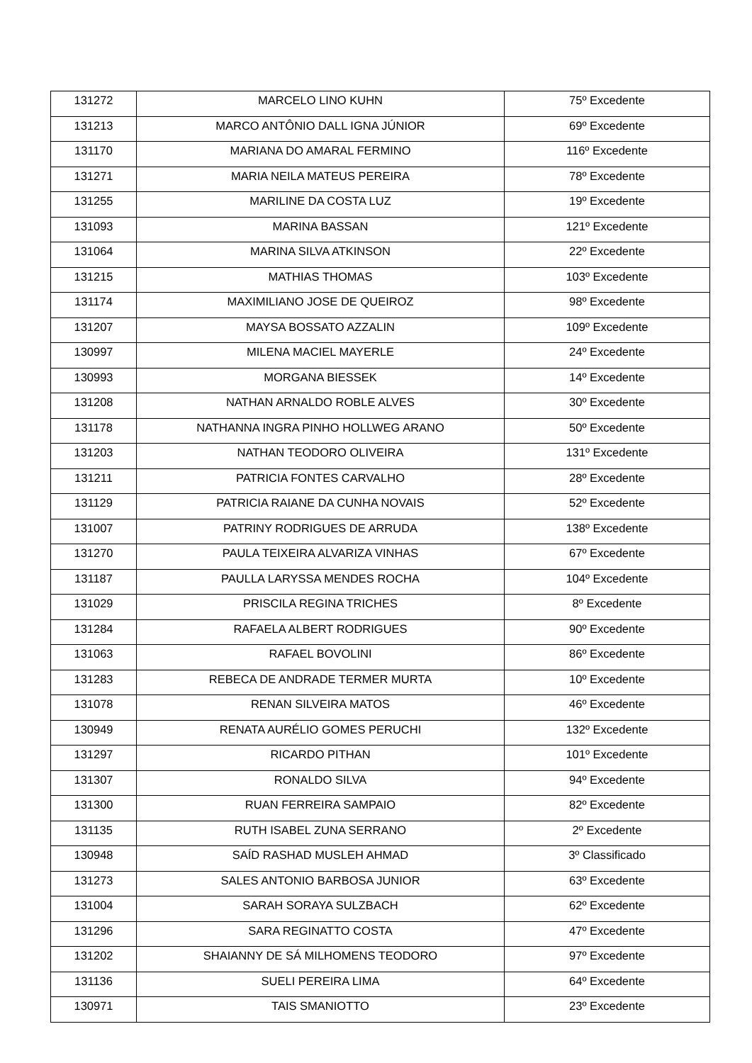| 131272 | MARCELO LINO KUHN | 75º Excedente |
| 131213 | MARCO ANTÔNIO DALL IGNA JÚNIOR | 69º Excedente |
| 131170 | MARIANA DO AMARAL FERMINO | 116º Excedente |
| 131271 | MARIA NEILA MATEUS PEREIRA | 78º Excedente |
| 131255 | MARILINE DA COSTA LUZ | 19º Excedente |
| 131093 | MARINA BASSAN | 121º Excedente |
| 131064 | MARINA SILVA ATKINSON | 22º Excedente |
| 131215 | MATHIAS THOMAS | 103º Excedente |
| 131174 | MAXIMILIANO JOSE DE QUEIROZ | 98º Excedente |
| 131207 | MAYSA BOSSATO AZZALIN | 109º Excedente |
| 130997 | MILENA MACIEL MAYERLE | 24º Excedente |
| 130993 | MORGANA BIESSEK | 14º Excedente |
| 131208 | NATHAN ARNALDO ROBLE ALVES | 30º Excedente |
| 131178 | NATHANNA INGRA PINHO HOLLWEG ARANO | 50º Excedente |
| 131203 | NATHAN TEODORO OLIVEIRA | 131º Excedente |
| 131211 | PATRICIA FONTES CARVALHO | 28º Excedente |
| 131129 | PATRICIA RAIANE DA CUNHA NOVAIS | 52º Excedente |
| 131007 | PATRINY RODRIGUES DE ARRUDA | 138º Excedente |
| 131270 | PAULA TEIXEIRA ALVARIZA VINHAS | 67º Excedente |
| 131187 | PAULLA LARYSSA MENDES ROCHA | 104º Excedente |
| 131029 | PRISCILA REGINA TRICHES | 8º Excedente |
| 131284 | RAFAELA ALBERT RODRIGUES | 90º Excedente |
| 131063 | RAFAEL BOVOLINI | 86º Excedente |
| 131283 | REBECA DE ANDRADE TERMER MURTA | 10º Excedente |
| 131078 | RENAN SILVEIRA MATOS | 46º Excedente |
| 130949 | RENATA AURÉLIO GOMES PERUCHI | 132º Excedente |
| 131297 | RICARDO PITHAN | 101º Excedente |
| 131307 | RONALDO SILVA | 94º Excedente |
| 131300 | RUAN FERREIRA SAMPAIO | 82º Excedente |
| 131135 | RUTH ISABEL ZUNA SERRANO | 2º Excedente |
| 130948 | SAÍD RASHAD MUSLEH AHMAD | 3º Classificado |
| 131273 | SALES ANTONIO BARBOSA JUNIOR | 63º Excedente |
| 131004 | SARAH SORAYA SULZBACH | 62º Excedente |
| 131296 | SARA REGINATTO COSTA | 47º Excedente |
| 131202 | SHAIANNY DE SÁ MILHOMENS TEODORO | 97º Excedente |
| 131136 | SUELI PEREIRA LIMA | 64º Excedente |
| 130971 | TAIS SMANIOTTO | 23º Excedente |